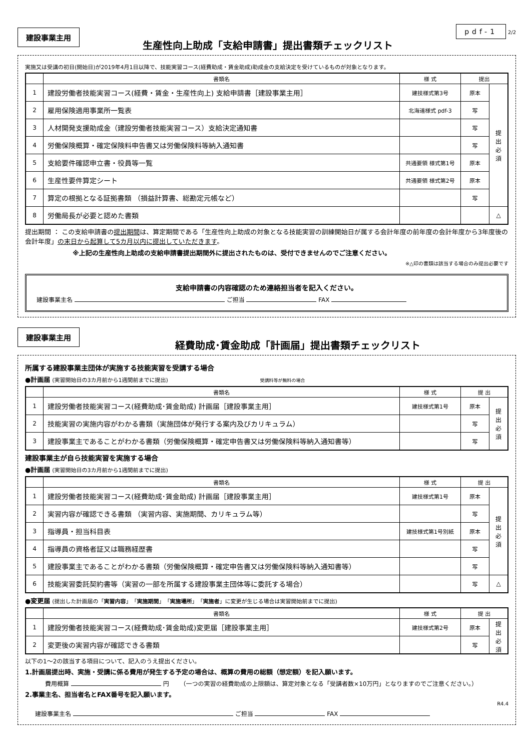建設事業主用 生産性向上助成「支給申請書」提出書類チェックリスト pdf-1 2/2
実施又は受講の初日(開始日)が2019年4月1日以降で、技能実習コース(経費助成・賃金助成)助成金の支給決定を受けているものが対象となります。
| | 書類名 | 様 式 | 提出 | |
| --- | --- | --- | --- | --- |
| 1 | 建設労働者技能実習コース(経費・賃金・生産性向上) 支給申請書［建設事業主用］ | 建技様式第3号 | 原本 | 提出必須 |
| 2 | 雇用保険適用事業所一覧表 | 北海道様式 pdf-3 | 写 | |
| 3 | 人材開発支援助成金（建設労働者技能実習コース）支給決定通知書 | | 写 | |
| 4 | 労働保険概算・確定保険料申告書又は労働保険料等納入通知書 | | 写 | |
| 5 | 支給要件確認申立書・役員等一覧 | 共通要領 様式第1号 | 原本 | |
| 6 | 生産性要件算定シート | 共通要領 様式第2号 | 原本 | |
| 7 | 算定の根拠となる証拠書類 （損益計算書、総勘定元帳など） | | 写 | |
| 8 | 労働局長が必要と認めた書類 | | | △ |
提出期間 ： この支給申請書の提出期間は、算定期間である「生産性向上助成の対象となる技能実習の訓練開始日が属する会計年度の前年度の会計年度から3年度後の会計年度」の末日から起算して5カ月以内に提出していただきます。
※上記の生産性向上助成の支給申請書提出期間外に提出されたものは、受付できませんのでご注意ください。
※△印の書類は該当する場合のみ提出必要です
支給申請書の内容確認のため連絡担当者を記入ください。
建設事業主名 ご担当 FAX
建設事業主用 経費助成･賃金助成「計画届」提出書類チェックリスト
所属する建設事業主団体が実施する技能実習を受講する場合
●計画届 (実習開始日の3カ月前から1週間前までに提出) 受講料等が無料の場合
| | 書類名 | 様 式 | 提 出 | |
| --- | --- | --- | --- | --- |
| 1 | 建設労働者技能実習コース(経費助成･賃金助成) 計画届［建設事業主用］ | 建技様式第1号 | 原本 | 提出必須 |
| 2 | 技能実習の実施内容がわかる書類（実施団体が発行する案内及びカリキュラム） | | 写 | |
| 3 | 建設事業主であることがわかる書類（労働保険概算・確定申告書又は労働保険料等納入通知書等） | | 写 | |
建設事業主が自ら技能実習を実施する場合
●計画届 (実習開始日の3カ月前から1週間前までに提出)
| | 書類名 | 様 式 | 提 出 | |
| --- | --- | --- | --- | --- |
| 1 | 建設労働者技能実習コース(経費助成･賃金助成) 計画届［建設事業主用］ | 建技様式第1号 | 原本 | 提出必須 |
| 2 | 実習内容が確認できる書類 （実習内容、実施期間、カリキュラム等） | | 写 | |
| 3 | 指導員・担当科目表 | 建技様式第1号別紙 | 原本 | |
| 4 | 指導員の資格者証又は職務経歴書 | | 写 | |
| 5 | 建設事業主であることがわかる書類（労働保険概算・確定申告書又は労働保険料等納入通知書等） | | 写 | |
| 6 | 技能実習委託契約書等（実習の一部を所属する建設事業主団体等に委託する場合） | | 写 | △ |
●変更届 (提出した計画届の「実習内容」「実施期間」「実施場所」「実施者」に変更が生じる場合は実習開始前までに提出)
| | 書類名 | 様 式 | 提 出 | |
| --- | --- | --- | --- | --- |
| 1 | 建設労働者技能実習コース(経費助成･賃金助成)変更届［建設事業主用］ | 建技様式第2号 | 原本 | 提出必須 |
| 2 | 変更後の実習内容が確認できる書類 | | 写 | |
以下の1～2の該当する項目について、記入のうえ提出ください。
1.計画届提出時、実施・受講に係る費用が発生する予定の場合は、概算の費用の総額（想定額）を記入願います。
費用概算 円 　　（一つの実習の経費助成の上限額は、算定対象となる「受講者数×10万円」となりますのでご注意ください。）
2.事業主名、担当者名とFAX番号を記入願います。
R4.4
建設事業主名 ご担当 FAX